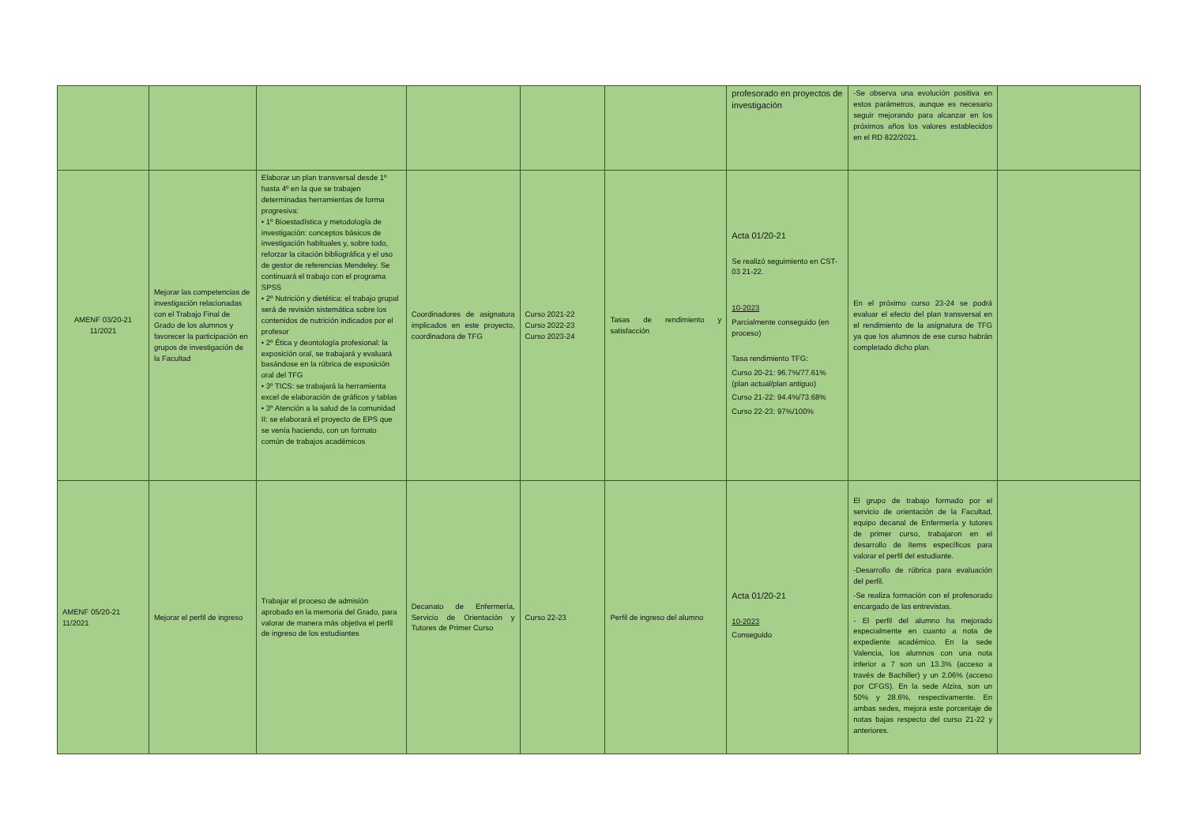| | | | | | | profesorado en proyectos de investigación | -Se observa una evolución positiva en estos parámetros, aunque es necesario seguir mejorando para alcanzar en los próximos años los valores establecidos en el RD 822/2021. | |
| AMENF 03/20-21 11/2021 | Mejorar las competencias de investigación relacionadas con el Trabajo Final de Grado de los alumnos y favorecer la participación en grupos de investigación de la Facultad | Elaborar un plan transversal desde 1º hasta 4º en la que se trabajen determinadas herramientas de forma progresiva: • 1º Bioestadística y metodología de investigación: conceptos básicos de investigación habituales y, sobre todo, reforzar la citación bibliográfica y el uso de gestor de referencias Mendeley. Se continuará el trabajo con el programa SPSS • 2º Nutrición y dietética: el trabajo grupal será de revisión sistemática sobre los contenidos de nutrición indicados por el profesor • 2º Ética y deontología profesional: la exposición oral, se trabajará y evaluará basándose en la rúbrica de exposición oral del TFG • 3º TICS: se trabajará la herramienta excel de elaboración de gráficos y tablas • 3º Atención a la salud de la comunidad II: se elaborará el proyecto de EPS que se venía haciendo, con un formato común de trabajos académicos | Coordinadores de asignatura implicados en este proyecto, coordinadora de TFG | Curso 2021-22 Curso 2022-23 Curso 2023-24 | Tasas de rendimiento y satisfacción | Acta 01/20-21 Se realizó seguimiento en CST-03 21-22. 10-2023 Parcialmente conseguido (en proceso) Tasa rendimiento TFG: Curso 20-21: 96.7%/77.61% (plan actual/plan antiguo) Curso 21-22: 94.4%/73.68% Curso 22-23: 97%/100% | En el próximo curso 23-24 se podrá evaluar el efecto del plan transversal en el rendimiento de la asignatura de TFG ya que los alumnos de ese curso habrán completado dicho plan. | |
| AMENF 05/20-21 11/2021 | Mejorar el perfil de ingreso | Trabajar el proceso de admisión aprobado en la memoria del Grado, para valorar de manera más objetiva el perfil de ingreso de los estudiantes | Decanato de Enfermería, Servicio de Orientación y Tutores de Primer Curso | Curso 22-23 | Perfil de ingreso del alumno | Acta 01/20-21 10-2023 Conseguido | El grupo de trabajo formado por el servicio de orientación de la Facultad, equipo decanal de Enfermería y tutores de primer curso, trabajaron en el desarrollo de ítems específicos para valorar el perfil del estudiante. -Desarrollo de rúbrica para evaluación del perfil. -Se realiza formación con el profesorado encargado de las entrevistas. - El perfil del alumno ha mejorado especialmente en cuanto a nota de expediente académico. En la sede Valencia, los alumnos con una nota inferior a 7 son un 13.3% (acceso a través de Bachiller) y un 2.06% (acceso por CFGS). En la sede Alzira, son un 50% y 28.6%, respectivamente. En ambas sedes, mejora este porcentaje de notas bajas respecto del curso 21-22 y anteriores. | |